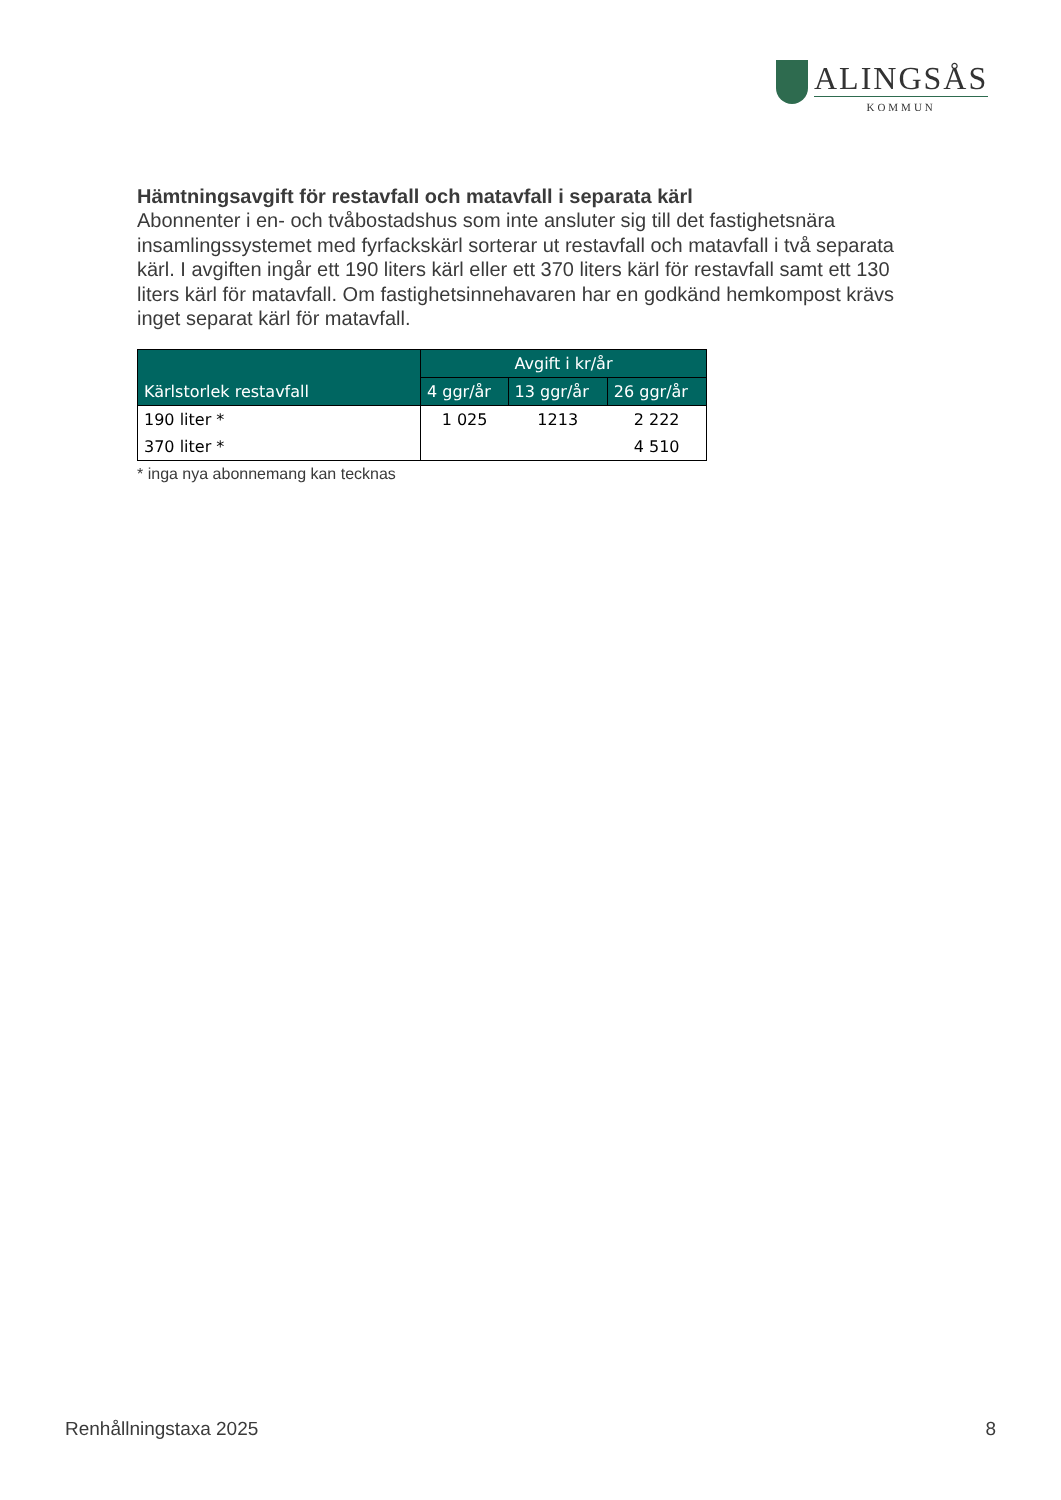ALINGSÅS
KOMMUN
Hämtningsavgift för restavfall och matavfall i separata kärl
Abonnenter i en- och tvåbostadshus som inte ansluter sig till det fastighetsnära insamlingssystemet med fyrfackskärl sorterar ut restavfall och matavfall i två separata kärl. I avgiften ingår ett 190 liters kärl eller ett 370 liters kärl för restavfall samt ett 130 liters kärl för matavfall. Om fastighetsinnehavaren har en godkänd hemkompost krävs inget separat kärl för matavfall.
| Kärlstorlek restavfall | Avgift i kr/år | | |
| --- | --- | --- | --- |
| | 4 ggr/år | 13 ggr/år | 26 ggr/år |
| 190 liter * | 1 025 | 1213 | 2 222 |
| 370 liter * | | | 4 510 |
* inga nya abonnemang kan tecknas
Renhållningstaxa 2025 8